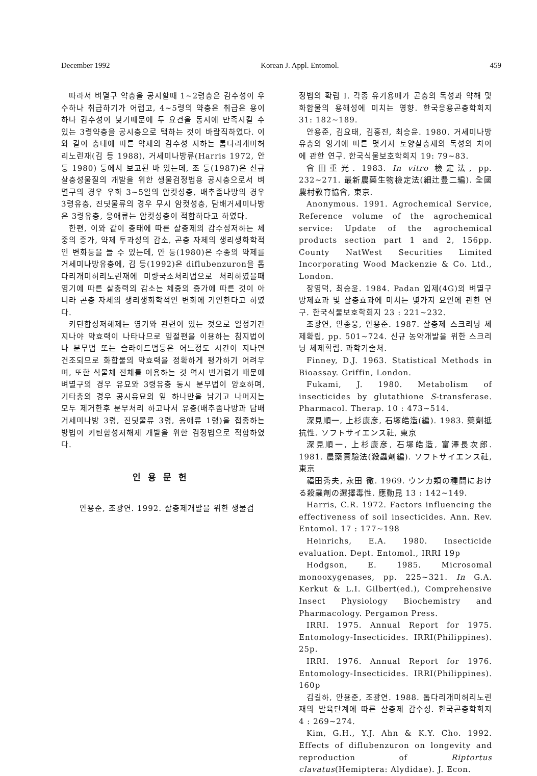December 1992 Korean J. Appl. Entomol. 459
따라서 벼멸구 약충을 공시할때 1~2령충은 감수성이 우수하나 취급하기가 어렵고, 4~5령의 약충은 취급은 용이하나 감수성이 낮기때문에 두 요건을 동시에 만족시킬 수 있는 3령약충을 공시충으로 택하는 것이 바람직하였다. 이와 같이 충태에 따른 약제의 감수성 저하는 톱다리개미허리노린재(김 등 1988), 거세미나방류(Harris 1972, 안 등 1980) 등에서 보고된 바 있는데, 조 등(1987)은 신규 살충성물질의 개발을 위한 생물검정법용 공시충으로서 벼멸구의 경우 우화 3~5일의 암컷성충, 배추좀나방의 경우 3령유충, 진딧물류의 경우 무시 암컷성충, 담배거세미나방은 3령유충, 응애류는 암컷성충이 적합하다고 하였다.
한편, 이와 같이 충태에 따른 살충제의 감수성저하는 체중의 증가, 약제 투과성의 감소, 곤충 자체의 생리생화학적인 변화등을 들 수 있는데, 안 등(1980)은 수종의 약제를 거세미나방유충에, 김 등(1992)은 diflubenzuron을 톱다리개미허리노린재에 미량국소처리법으로 처리하였을때 영기에 따른 살충력의 감소는 체중의 증가에 따른 것이 아니라 곤충 자체의 생리생화학적인 변화에 기인한다고 하였다.
키틴합성저해제는 영기와 관련이 있는 것으로 일정기간 지나야 약효력이 나타나므로 잎절편을 이용하는 침지법이나 분무법 또는 슬라이드법등은 어느정도 시간이 지나면 건조되므로 화합물의 약효력을 정확하게 평가하기 어려우며, 또한 식물체 전체를 이용하는 것 역시 번거럽기 때문에 벼멸구의 경우 유묘와 3령유충 동시 분무법이 양호하며, 기타충의 경우 공시유묘의 잎 하나만을 남기고 나머지는 모두 제거한후 분무처리 하고나서 유충(배추좀나방과 담배거세미나방 3령, 진딧물류 3령, 응애류 1령)을 접종하는 방법이 키틴합성저해제 개발을 위한 검정법으로 적합하였다.
인용문헌
안용준, 조광연. 1992. 살충제개발을 위한 생물검
정법의 확립 I. 각종 유기용매가 곤충의 독성과 약해 및 화합물의 용해성에 미치는 영향. 한국응용곤충학회지 31: 182~189.
안용준, 김요태, 김홍진, 최승윤. 1980. 거세미나방유충의 영기에 따른 몇가지 토양살충제의 독성의 차이에 관한 연구. 한국식물보호학회지 19: 79~83.
會田重光. 1983. In vitro 檢定法, pp. 232~271. 最新農藥生物檢定法(細辻豊二編). 全國農村敎育協會, 東京.
Anonymous. 1991. Agrochemical Service, Reference volume of the agrochemical service: Update of the agrochemical products section part 1 and 2, 156pp. County NatWest Securities Limited Incorporating Wood Mackenzie & Co. Ltd., London.
장영덕, 최승윤. 1984. Padan 입제(4G)의 벼멸구 방제효과 및 살충효과에 미치는 몇가지 요인에 관한 연구. 한국식물보호학회지 23 : 221~232.
조광연, 안종웅, 안용준. 1987. 살충제 스크리닝 체제확립, pp. 501~724. 신규 농약개발을 위한 스크리닝 체제확립. 과학기술처.
Finney, D.J. 1963. Statistical Methods in Bioassay. Griffin, London.
Fukami, J. 1980. Metabolism of insecticides by glutathione S-transferase. Pharmacol. Therap. 10 : 473~514.
深見順一, 上杉康彦, 石塚皓造(編). 1983. 藥劑抵抗性. ソフトサイエンス社, 東京
深見順一, 上杉康彦, 石塚皓造, 富澤長次郎. 1981. 農藥實驗法(殺蟲劑編). ソフトサイエンス社, 東京
福田秀夫, 永田 徹. 1969. ウンカ類の種間における殺蟲劑の選擇毒性. 應動昆 13 : 142~149.
Harris, C.R. 1972. Factors influencing the effectiveness of soil insecticides. Ann. Rev. Entomol. 17 : 177~198
Heinrichs, E.A. 1980. Insecticide evaluation. Dept. Entomol., IRRI 19p
Hodgson, E. 1985. Microsomal monooxygenases, pp. 225~321. In G.A. Kerkut & L.I. Gilbert(ed.), Comprehensive Insect Physiology Biochemistry and Pharmacology. Pergamon Press.
IRRI. 1975. Annual Report for 1975. Entomology-Insecticides. IRRI(Philippines). 25p.
IRRI. 1976. Annual Report for 1976. Entomology-Insecticides. IRRI(Philippines). 160p
김길하, 안용준, 조광연. 1988. 톱다리개미허리노린재의 발육단계에 따른 살충제 감수성. 한국곤충학회지 4 : 269~274.
Kim, G.H., Y.J. Ahn & K.Y. Cho. 1992. Effects of diflubenzuron on longevity and reproduction of Riptortus clavatus(Hemiptera: Alydidae). J. Econ.